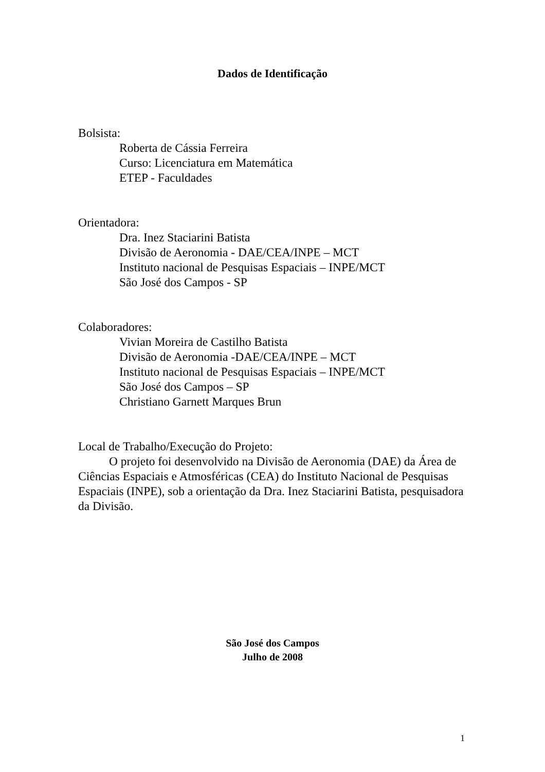Dados de Identificação
Bolsista:
Roberta de Cássia Ferreira
Curso: Licenciatura em Matemática
ETEP - Faculdades
Orientadora:
Dra. Inez Staciarini Batista
Divisão de Aeronomia - DAE/CEA/INPE – MCT
Instituto nacional de Pesquisas Espaciais – INPE/MCT
São José dos Campos - SP
Colaboradores:
Vivian Moreira de Castilho Batista
Divisão de Aeronomia -DAE/CEA/INPE – MCT
Instituto nacional de Pesquisas Espaciais – INPE/MCT
São José dos Campos – SP
Christiano Garnett Marques Brun
Local de Trabalho/Execução do Projeto:
O projeto foi desenvolvido na Divisão de Aeronomia (DAE) da Área de Ciências Espaciais e Atmosféricas (CEA) do Instituto Nacional de Pesquisas Espaciais (INPE), sob a orientação da Dra. Inez Staciarini Batista, pesquisadora da Divisão.
São José dos Campos
Julho de 2008
1